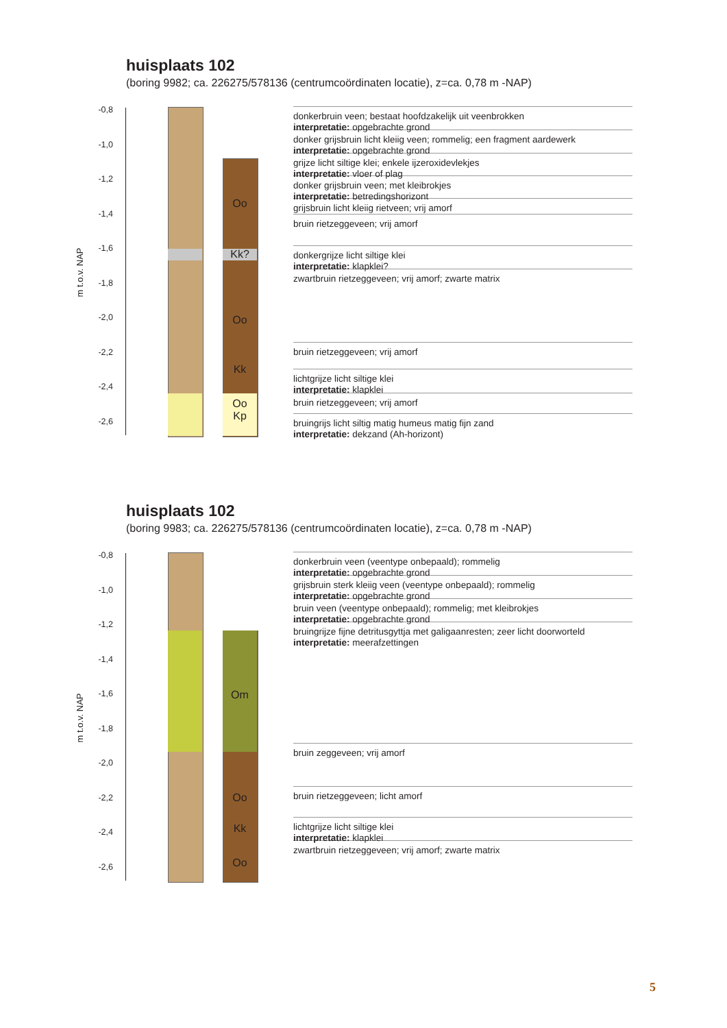huisplaats 102
(boring 9982; ca. 226275/578136 (centrumcoördinaten locatie), z=ca. 0,78 m -NAP)
m t.o.v. NAP
-0,8
-1,0
-1,2
-1,4
-1,6
-1,8
-2,0
-2,2
-2,4
-2,6
Oo
Kk?
Oo
Kk
Oo
Kp
donkerbruin veen; bestaat hoofdzakelijk uit veenbrokken
interpretatie: opgebrachte grond
donker grijsbruin licht kleiig veen; rommelig; een fragment aardewerk
interpretatie: opgebrachte grond
grijze licht siltige klei; enkele ijzeroxidevlekjes
interpretatie: vloer of plag
donker grijsbruin veen; met kleibrokjes
interpretatie: betredingshorizont
grijsbruin licht kleiig rietveen; vrij amorf
bruin rietzeggeveen; vrij amorf
donkergrijze licht siltige klei
interpretatie: klapklei?
zwartbruin rietzeggeveen; vrij amorf; zwarte matrix
bruin rietzeggeveen; vrij amorf
lichtgrijze licht siltige klei
interpretatie: klapklei
bruin rietzeggeveen; vrij amorf
bruingrijs licht siltig matig humeus matig fijn zand
interpretatie: dekzand (Ah-horizont)
huisplaats 102
(boring 9983; ca. 226275/578136 (centrumcoördinaten locatie), z=ca. 0,78 m -NAP)
m t.o.v. NAP
-0,8
-1,0
-1,2
-1,4
-1,6
-1,8
-2,0
-2,2
-2,4
-2,6
Om
Oo
Kk
Oo
donkerbruin veen (veentype onbepaald); rommelig
interpretatie: opgebrachte grond
grijsbruin sterk kleiig veen (veentype onbepaald); rommelig
interpretatie: opgebrachte grond
bruin veen (veentype onbepaald); rommelig; met kleibrokjes
interpretatie: opgebrachte grond
bruingrijze fijne detritusgyttja met galigaanresten; zeer licht doorworteld
interpretatie: meerafzettingen
bruin zeggeveen; vrij amorf
bruin rietzeggeveen; licht amorf
lichtgrijze licht siltige klei
interpretatie: klapklei
zwartbruin rietzeggeveen; vrij amorf; zwarte matrix
5